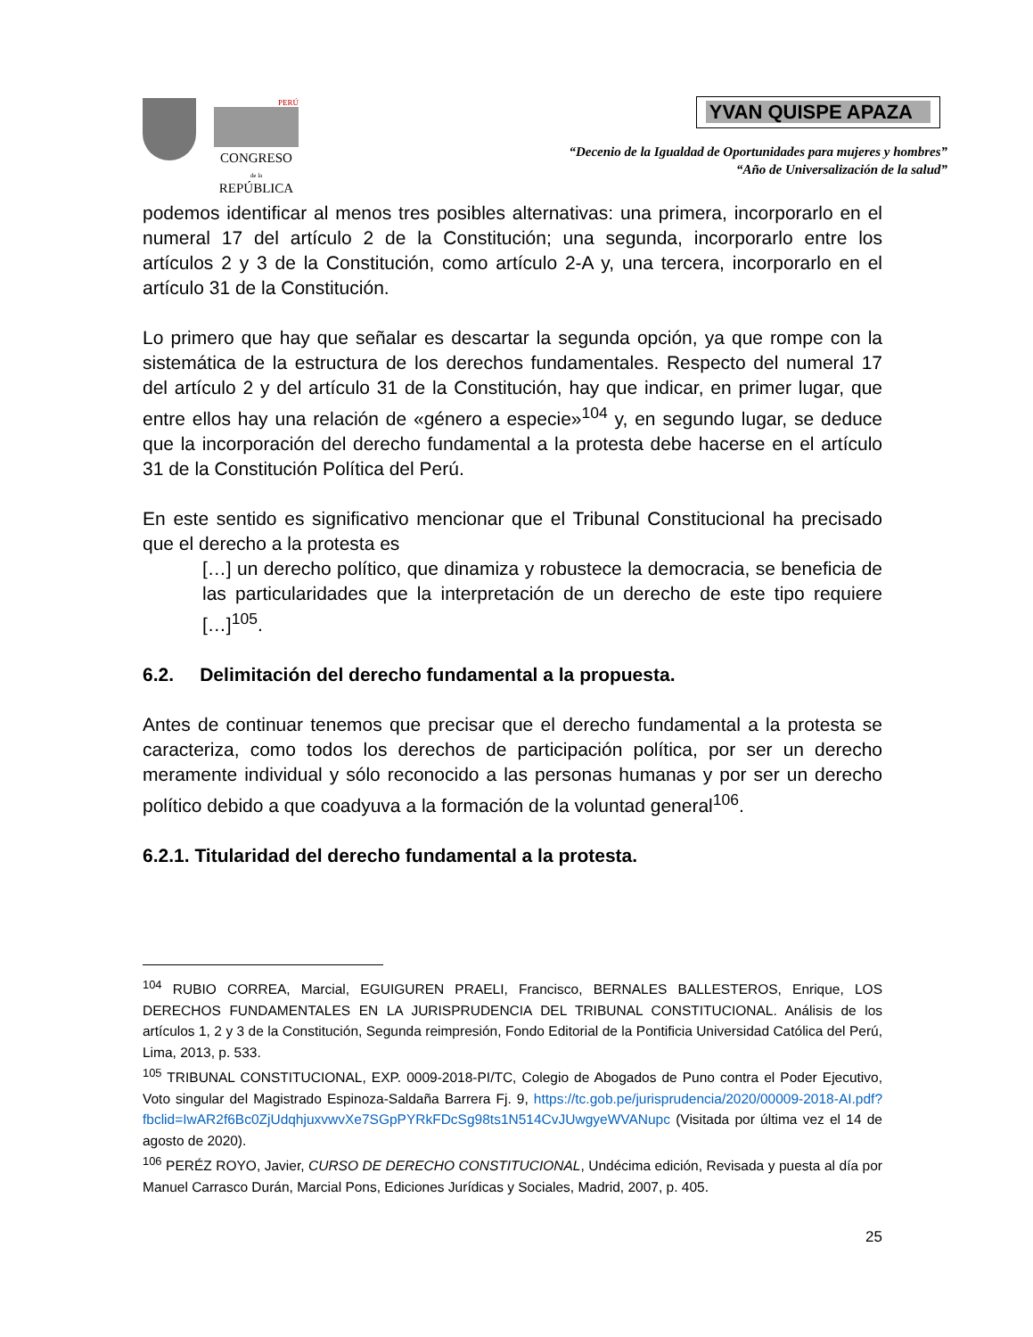PERÚ
CONGRESO
de la
REPÚBLICA
YVAN QUISPE APAZA
“Decenio de la Igualdad de Oportunidades para mujeres y hombres”
“Año de Universalización de la salud”
podemos identificar al menos tres posibles alternativas: una primera, incorporarlo en el numeral 17 del artículo 2 de la Constitución; una segunda, incorporarlo entre los artículos 2 y 3 de la Constitución, como artículo 2-A y, una tercera, incorporarlo en el artículo 31 de la Constitución.
Lo primero que hay que señalar es descartar la segunda opción, ya que rompe con la sistemática de la estructura de los derechos fundamentales. Respecto del numeral 17 del artículo 2 y del artículo 31 de la Constitución, hay que indicar, en primer lugar, que entre ellos hay una relación de «género a especie»<sup>104</sup> y, en segundo lugar, se deduce que la incorporación del derecho fundamental a la protesta debe hacerse en el artículo 31 de la Constitución Política del Perú.
En este sentido es significativo mencionar que el Tribunal Constitucional ha precisado que el derecho a la protesta es
[…] un derecho político, que dinamiza y robustece la democracia, se beneficia de las particularidades que la interpretación de un derecho de este tipo requiere […]<sup>105</sup>.
6.2. Delimitación del derecho fundamental a la propuesta.
Antes de continuar tenemos que precisar que el derecho fundamental a la protesta se caracteriza, como todos los derechos de participación política, por ser un derecho meramente individual y sólo reconocido a las personas humanas y por ser un derecho político debido a que coadyuva a la formación de la voluntad general<sup>106</sup>.
6.2.1. Titularidad del derecho fundamental a la protesta.
<sup>104</sup> RUBIO CORREA, Marcial, EGUIGUREN PRAELI, Francisco, BERNALES BALLESTEROS, Enrique, LOS DERECHOS FUNDAMENTALES EN LA JURISPRUDENCIA DEL TRIBUNAL CONSTITUCIONAL. Análisis de los artículos 1, 2 y 3 de la Constitución, Segunda reimpresión, Fondo Editorial de la Pontificia Universidad Católica del Perú, Lima, 2013, p. 533.
<sup>105</sup> TRIBUNAL CONSTITUCIONAL, EXP. 0009-2018-PI/TC, Colegio de Abogados de Puno contra el Poder Ejecutivo, Voto singular del Magistrado Espinoza-Saldaña Barrera Fj. 9, https://tc.gob.pe/jurisprudencia/2020/00009-2018-AI.pdf?fbclid=IwAR2f6Bc0ZjUdqhjuxvwvXe7SGpPYRkFDcSg98ts1N514CvJUwgyeWVANupc (Visitada por última vez el 14 de agosto de 2020).
<sup>106</sup> PERÉZ ROYO, Javier, CURSO DE DERECHO CONSTITUCIONAL, Undécima edición, Revisada y puesta al día por Manuel Carrasco Durán, Marcial Pons, Ediciones Jurídicas y Sociales, Madrid, 2007, p. 405.
25